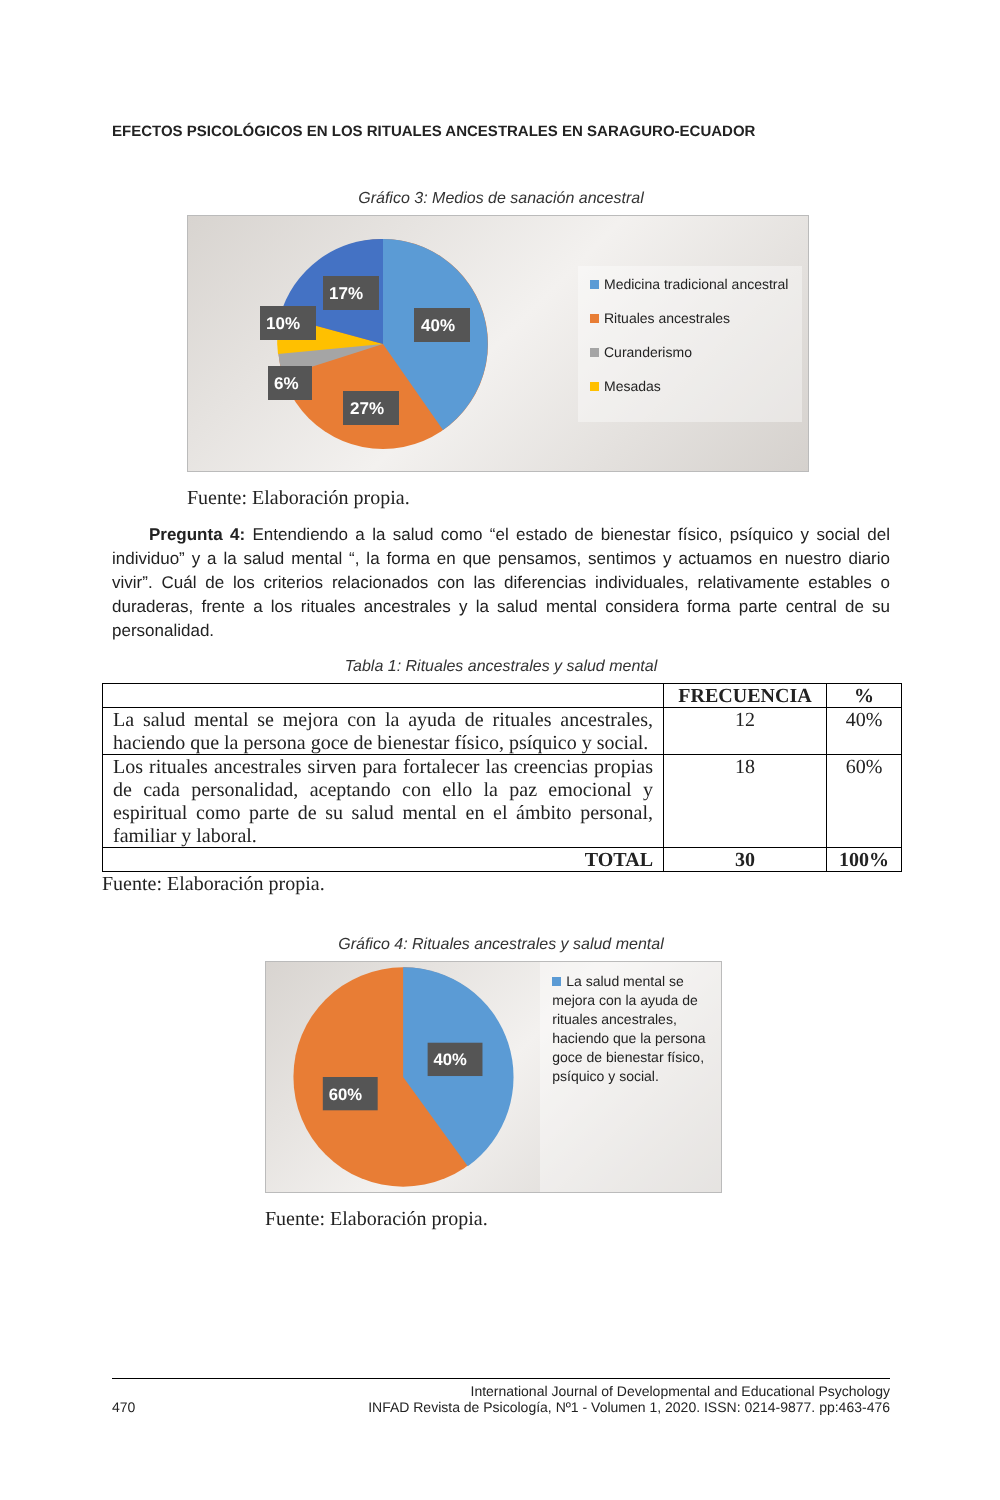EFECTOS PSICOLÓGICOS EN LOS RITUALES ANCESTRALES EN SARAGURO-ECUADOR
Gráfico 3: Medios de sanación ancestral
40%
27%
6%
10%
17%
Medicina tradicional ancestral
Rituales ancestrales
Curanderismo
Mesadas
Fuente: Elaboración propia.
Pregunta 4: Entendiendo a la salud como “el estado de bienestar físico, psíquico y social del individuo” y a la salud mental “, la forma en que pensamos, sentimos y actuamos en nuestro diario vivir”. Cuál de los criterios relacionados con las diferencias individuales, relativamente estables o duraderas, frente a los rituales ancestrales y la salud mental considera forma parte central de su personalidad.
Tabla 1: Rituales ancestrales y salud mental
| | FRECUENCIA | % |
| --- | --- | --- |
| La salud mental se mejora con la ayuda de rituales ancestrales, haciendo que la persona goce de bienestar físico, psíquico y social. | 12 | 40% |
| Los rituales ancestrales sirven para fortalecer las creencias propias de cada personalidad, aceptando con ello la paz emocional y espiritual como parte de su salud mental en el ámbito personal, familiar y laboral. | 18 | 60% |
| TOTAL | 30 | 100% |
Fuente: Elaboración propia.
Gráfico 4: Rituales ancestrales y salud mental
40%
60%
La salud mental se mejora con la ayuda de rituales ancestrales, haciendo que la persona goce de bienestar físico, psíquico y social.
Fuente: Elaboración propia.
470 International Journal of Developmental and Educational Psychology
INFAD Revista de Psicología, Nº1 - Volumen 1, 2020. ISSN: 0214-9877. pp:463-476